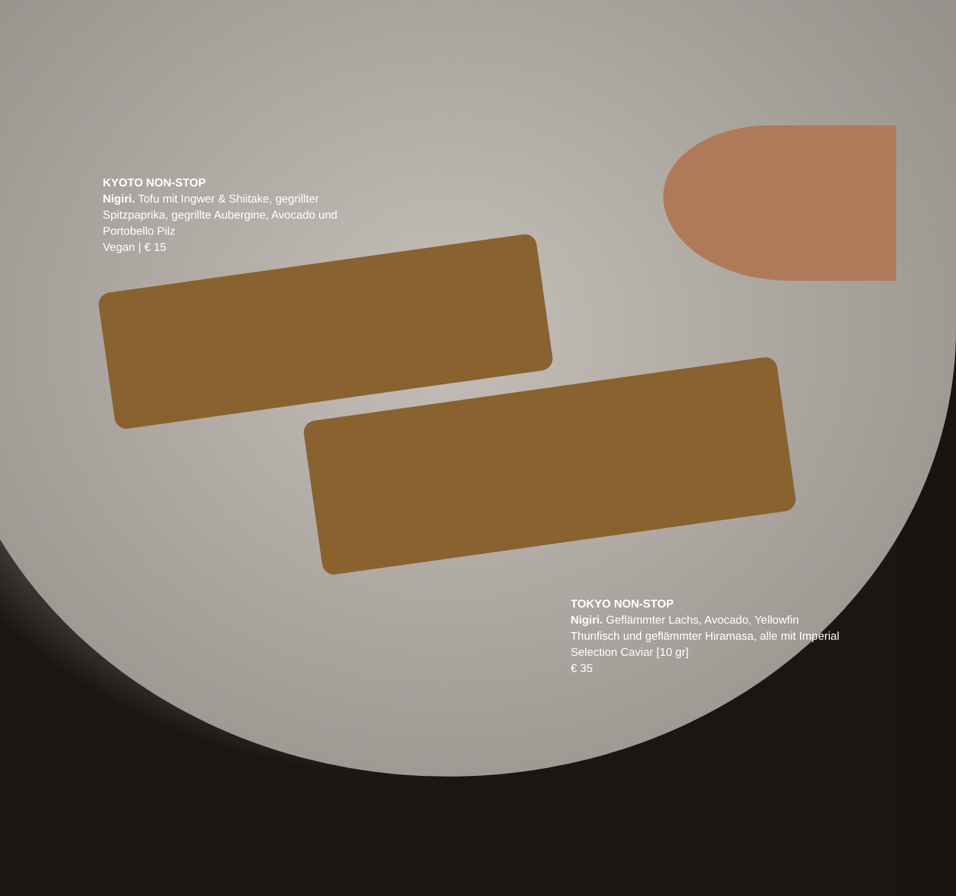KYOTO NON-STOP
Nigiri. Tofu mit Ingwer & Shiitake, gegrillter Spitzpaprika, gegrillte Aubergine, Avocado und Portobello Pilz
Vegan | € 15
TOKYO NON-STOP
Nigiri. Geflämmter Lachs, Avocado, Yellowfin Thunfisch und geflämmter Hiramasa, alle mit Imperial Selection Caviar [10 gr]
€ 35